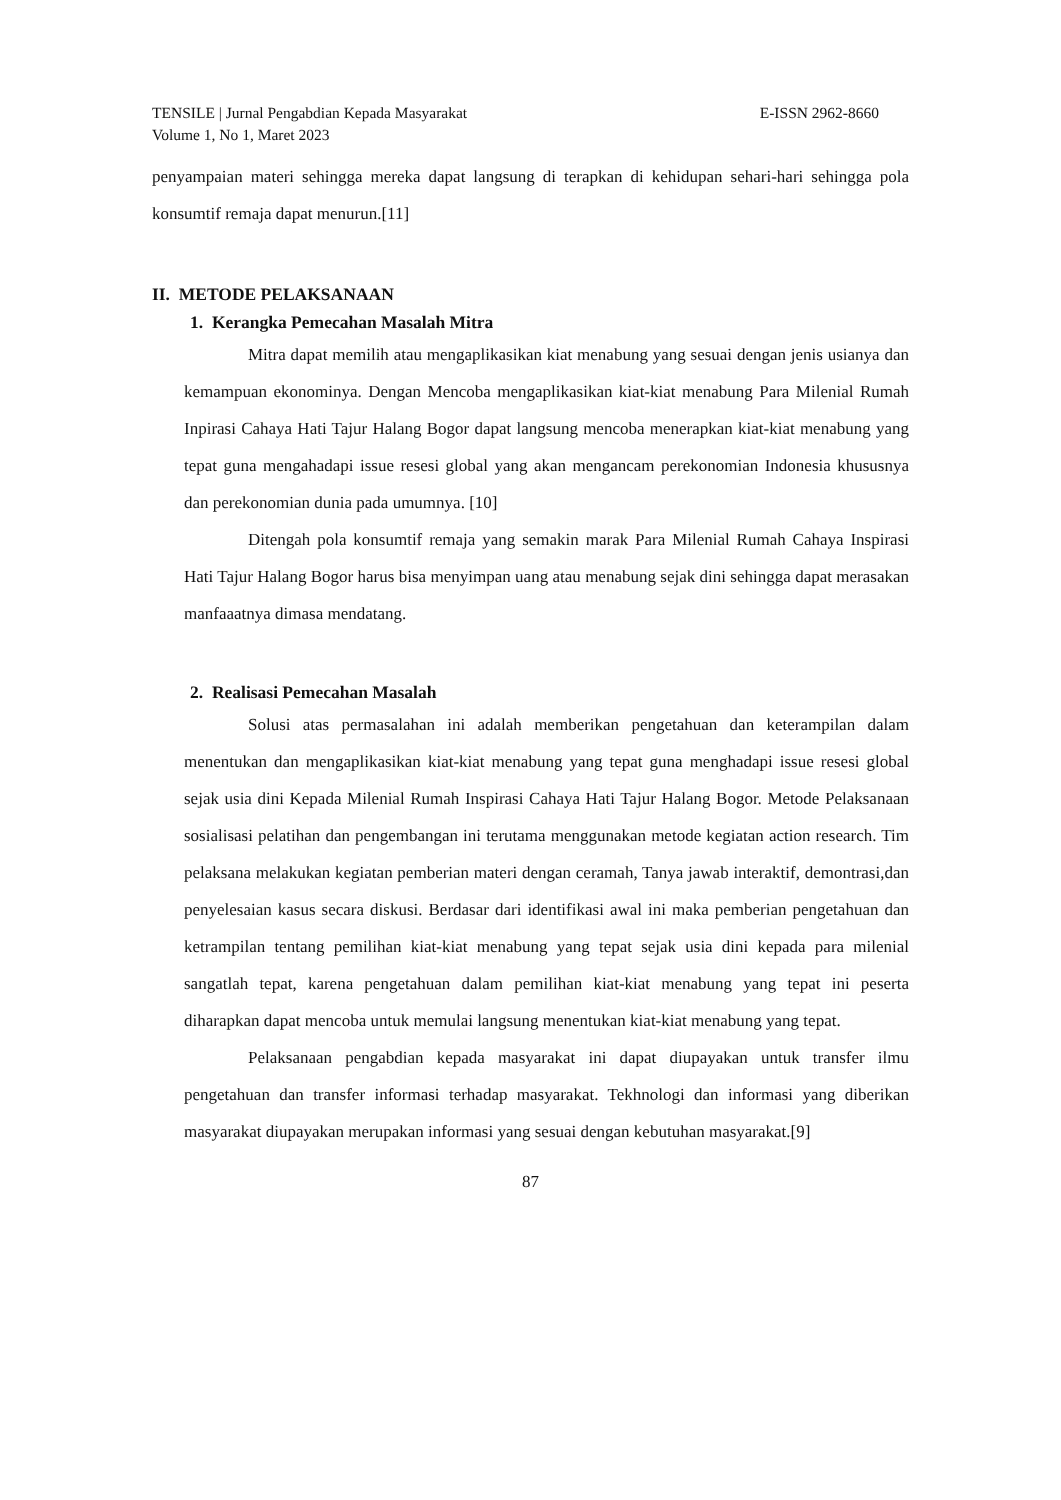TENSILE | Jurnal Pengabdian Kepada Masyarakat E-ISSN 2962-8660
Volume 1, No 1, Maret 2023
penyampaian materi sehingga mereka dapat langsung di terapkan di kehidupan sehari-hari sehingga pola konsumtif remaja dapat menurun.[11]
II. METODE PELAKSANAAN
1. Kerangka Pemecahan Masalah Mitra
Mitra dapat memilih atau mengaplikasikan kiat menabung yang sesuai dengan jenis usianya dan kemampuan ekonominya. Dengan Mencoba mengaplikasikan kiat-kiat menabung Para Milenial Rumah Inpirasi Cahaya Hati Tajur Halang Bogor dapat langsung mencoba menerapkan kiat-kiat menabung yang tepat guna mengahadapi issue resesi global yang akan mengancam perekonomian Indonesia khususnya dan perekonomian dunia pada umumnya. [10]
Ditengah pola konsumtif remaja yang semakin marak Para Milenial Rumah Cahaya Inspirasi Hati Tajur Halang Bogor harus bisa menyimpan uang atau menabung sejak dini sehingga dapat merasakan manfaaatnya dimasa mendatang.
2. Realisasi Pemecahan Masalah
Solusi atas permasalahan ini adalah memberikan pengetahuan dan keterampilan dalam menentukan dan mengaplikasikan kiat-kiat menabung yang tepat guna menghadapi issue resesi global sejak usia dini Kepada Milenial Rumah Inspirasi Cahaya Hati Tajur Halang Bogor. Metode Pelaksanaan sosialisasi pelatihan dan pengembangan ini terutama menggunakan metode kegiatan action research. Tim pelaksana melakukan kegiatan pemberian materi dengan ceramah, Tanya jawab interaktif, demontrasi,dan penyelesaian kasus secara diskusi. Berdasar dari identifikasi awal ini maka pemberian pengetahuan dan ketrampilan tentang pemilihan kiat-kiat menabung yang tepat sejak usia dini kepada para milenial sangatlah tepat, karena pengetahuan dalam pemilihan kiat-kiat menabung yang tepat ini peserta diharapkan dapat mencoba untuk memulai langsung menentukan kiat-kiat menabung yang tepat.
Pelaksanaan pengabdian kepada masyarakat ini dapat diupayakan untuk transfer ilmu pengetahuan dan transfer informasi terhadap masyarakat. Tekhnologi dan informasi yang diberikan masyarakat diupayakan merupakan informasi yang sesuai dengan kebutuhan masyarakat.[9]
87